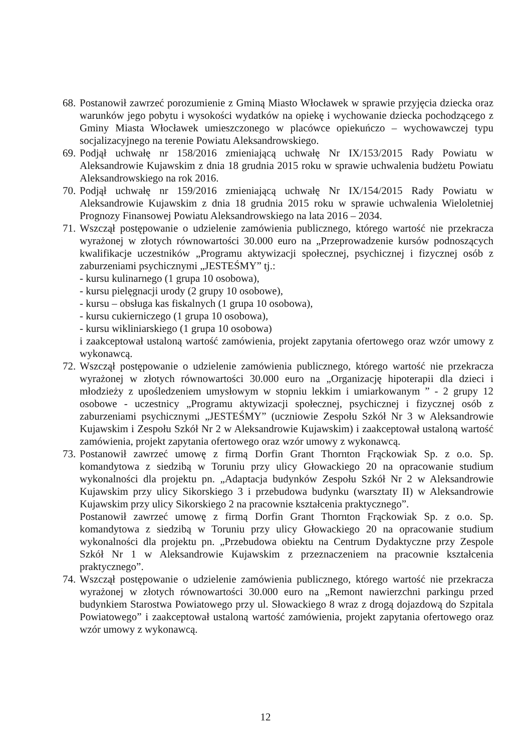68.
Postanowił zawrzeć porozumienie z Gminą Miasto Włocławek w sprawie przyjęcia dziecka oraz warunków jego pobytu i wysokości wydatków na opiekę i wychowanie dziecka pochodzącego z Gminy Miasta Włocławek umieszczonego w placówce opiekuńczo – wychowawczej typu socjalizacyjnego na terenie Powiatu Aleksandrowskiego.
69.
Podjął uchwałę nr 158/2016 zmieniającą uchwałę Nr IX/153/2015 Rady Powiatu w Aleksandrowie Kujawskim z dnia 18 grudnia 2015 roku w sprawie uchwalenia budżetu Powiatu Aleksandrowskiego na rok 2016.
70.
Podjął uchwałę nr 159/2016 zmieniającą uchwałę Nr IX/154/2015 Rady Powiatu w Aleksandrowie Kujawskim z dnia 18 grudnia 2015 roku w sprawie uchwalenia Wieloletniej Prognozy Finansowej Powiatu Aleksandrowskiego na lata 2016 – 2034.
71.
Wszczął postępowanie o udzielenie zamówienia publicznego, którego wartość nie przekracza wyrażonej w złotych równowartości 30.000 euro na „Przeprowadzenie kursów podnoszących kwalifikacje uczestników „Programu aktywizacji społecznej, psychicznej i fizycznej osób z zaburzeniami psychicznymi „JESTEŚMY” tj.:
- kursu kulinarnego (1 grupa 10 osobowa),
- kursu pielęgnacji urody (2 grupy 10 osobowe),
- kursu – obsługa kas fiskalnych (1 grupa 10 osobowa),
- kursu cukierniczego (1 grupa 10 osobowa),
- kursu wikliniarskiego (1 grupa 10 osobowa)
i zaakceptował ustaloną wartość zamówienia, projekt zapytania ofertowego oraz wzór umowy z wykonawcą.
72.
Wszczął postępowanie o udzielenie zamówienia publicznego, którego wartość nie przekracza wyrażonej w złotych równowartości 30.000 euro na „Organizację hipoterapii dla dzieci i młodzieży z upośledzeniem umysłowym w stopniu lekkim i umiarkowanym ” - 2 grupy 12 osobowe - uczestnicy „Programu aktywizacji społecznej, psychicznej i fizycznej osób z zaburzeniami psychicznymi „JESTEŚMY” (uczniowie Zespołu Szkół Nr 3 w Aleksandrowie Kujawskim i Zespołu Szkół Nr 2 w Aleksandrowie Kujawskim) i zaakceptował ustaloną wartość zamówienia, projekt zapytania ofertowego oraz wzór umowy z wykonawcą.
73.
Postanowił zawrzeć umowę z firmą Dorfin Grant Thornton Frąckowiak Sp. z o.o. Sp. komandytowa z siedzibą w Toruniu przy ulicy Głowackiego 20 na opracowanie studium wykonalności dla projektu pn. „Adaptacja budynków Zespołu Szkół Nr 2 w Aleksandrowie Kujawskim przy ulicy Sikorskiego 3 i przebudowa budynku (warsztaty II) w Aleksandrowie Kujawskim przy ulicy Sikorskiego 2 na pracownie kształcenia praktycznego”.
Postanowił zawrzeć umowę z firmą Dorfin Grant Thornton Frąckowiak Sp. z o.o. Sp. komandytowa z siedzibą w Toruniu przy ulicy Głowackiego 20 na opracowanie studium wykonalności dla projektu pn. „Przebudowa obiektu na Centrum Dydaktyczne przy Zespole Szkół Nr 1 w Aleksandrowie Kujawskim z przeznaczeniem na pracownie kształcenia praktycznego”.
74.
Wszczął postępowanie o udzielenie zamówienia publicznego, którego wartość nie przekracza wyrażonej w złotych równowartości 30.000 euro na „Remont nawierzchni parkingu przed budynkiem Starostwa Powiatowego przy ul. Słowackiego 8 wraz z drogą dojazdową do Szpitala Powiatowego” i zaakceptował ustaloną wartość zamówienia, projekt zapytania ofertowego oraz wzór umowy z wykonawcą.
12